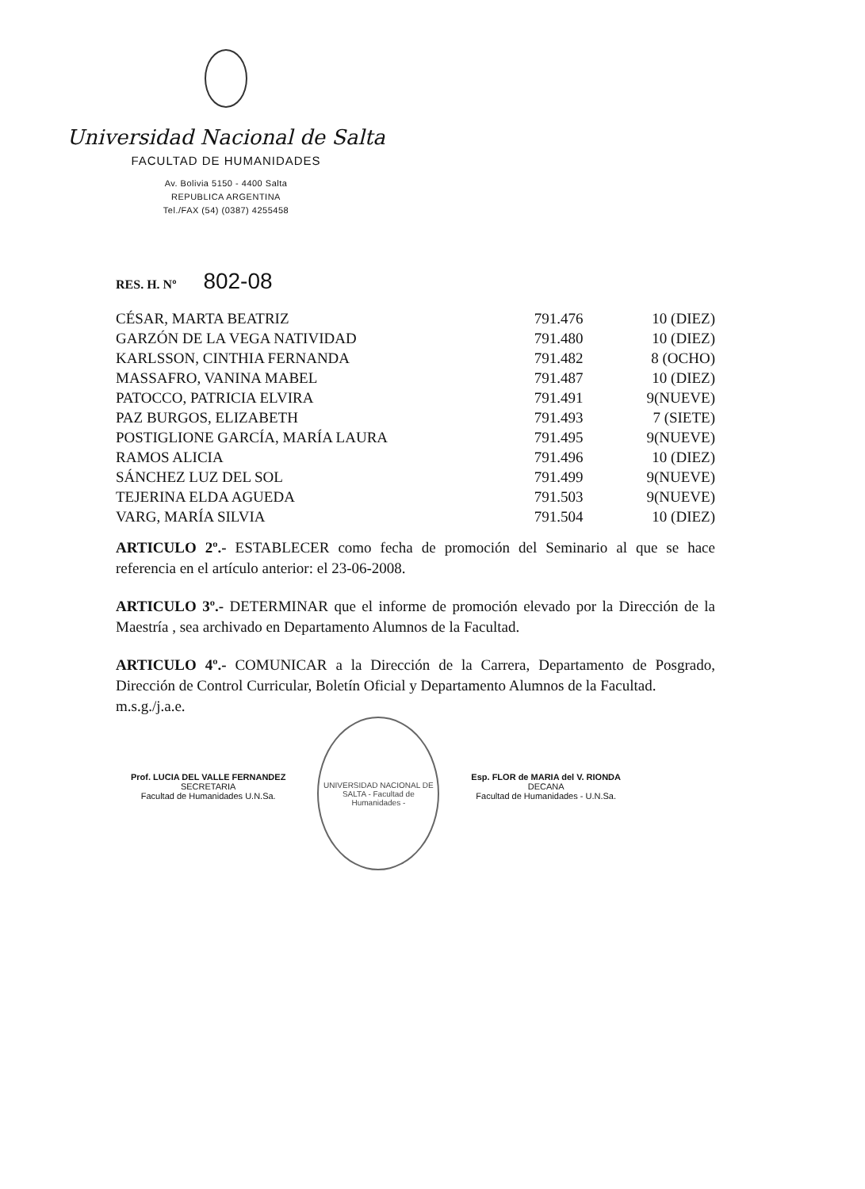Universidad Nacional de Salta
FACULTAD DE HUMANIDADES
Av. Bolivia 5150 - 4400 Salta
REPUBLICA ARGENTINA
Tel./FAX (54) (0387) 4255458
RES. H. Nº 802-08
| CÉSAR, MARTA BEATRIZ | 791.476 | 10 (DIEZ) |
| GARZÓN DE LA VEGA NATIVIDAD | 791.480 | 10 (DIEZ) |
| KARLSSON, CINTHIA FERNANDA | 791.482 | 8 (OCHO) |
| MASSAFRO, VANINA MABEL | 791.487 | 10 (DIEZ) |
| PATOCCO, PATRICIA ELVIRA | 791.491 | 9(NUEVE) |
| PAZ BURGOS, ELIZABETH | 791.493 | 7 (SIETE) |
| POSTIGLIONE GARCÍA, MARÍA LAURA | 791.495 | 9(NUEVE) |
| RAMOS ALICIA | 791.496 | 10 (DIEZ) |
| SÁNCHEZ LUZ DEL SOL | 791.499 | 9(NUEVE) |
| TEJERINA ELDA AGUEDA | 791.503 | 9(NUEVE) |
| VARG, MARÍA SILVIA | 791.504 | 10 (DIEZ) |
ARTICULO 2º.- ESTABLECER como fecha de promoción del Seminario al que se hace referencia en el artículo anterior: el 23-06-2008.
ARTICULO 3º.- DETERMINAR que el informe de promoción elevado por la Dirección de la Maestría , sea archivado en Departamento Alumnos de la Facultad.
ARTICULO 4º.- COMUNICAR a la Dirección de la Carrera, Departamento de Posgrado, Dirección de Control Curricular, Boletín Oficial y Departamento Alumnos de la Facultad.
m.s.g./j.a.e.
Prof. LUCIA DEL VALLE FERNANDEZ
SECRETARIA
Facultad de Humanidades U.N.Sa.
UNIVERSIDAD NACIONAL DE SALTA - Facultad de Humanidades -
Esp. FLOR de MARIA del V. RIONDA
DECANA
Facultad de Humanidades - U.N.Sa.